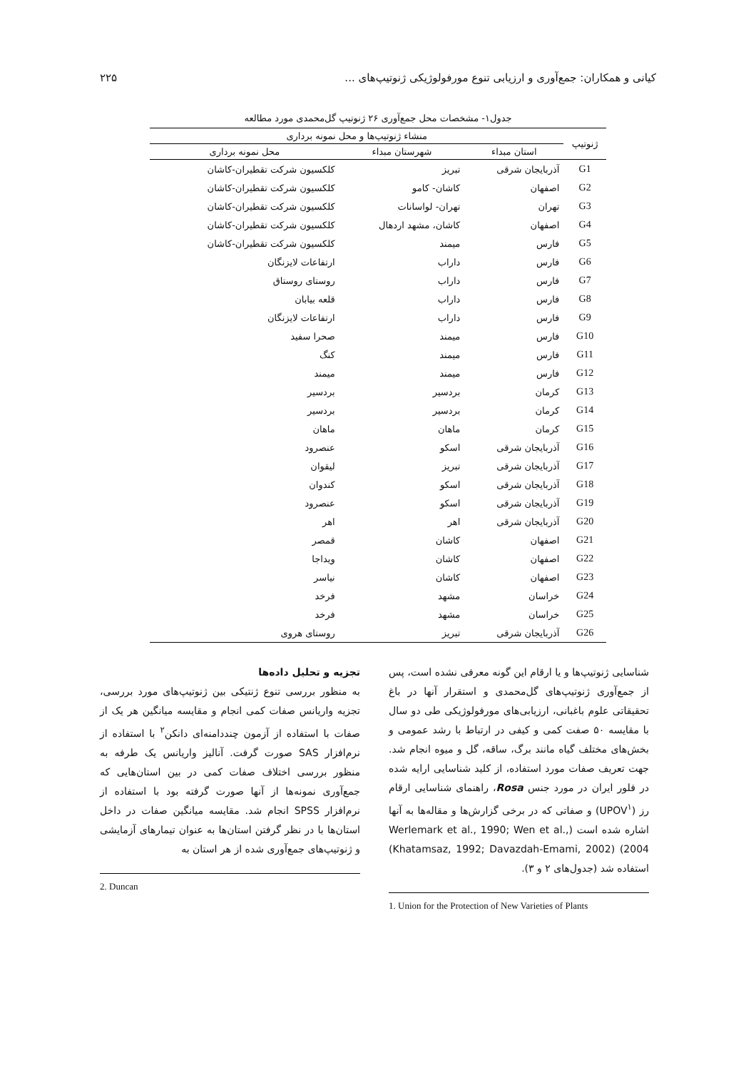کیانی و همکاران: جمع‌آوری و ارزیابی تنوع مورفولوژیکی ژنوتیپ‌های ... ۲۲۵
جدول۱- مشخصات محل جمع‌آوری ۲۶ ژنوتیپ گل‌محمدی مورد مطالعه
| ژنوتیپ | منشاء ژنوتیپ‌ها و محل نمونه برداری | | |
| --- | --- | --- | --- |
| | استان مبداء | شهرستان مبداء | محل نمونه برداری |
| G1 | آذربایجان شرقی | تبریز | کلکسیون شرکت تقطیران-کاشان |
| G2 | اصفهان | کاشان- کامو | کلکسیون شرکت تقطیران-کاشان |
| G3 | تهران | تهران- لواسانات | کلکسیون شرکت تقطیران-کاشان |
| G4 | اصفهان | کاشان، مشهد اردهال | کلکسیون شرکت تقطیران-کاشان |
| G5 | فارس | میمند | کلکسیون شرکت تقطیران-کاشان |
| G6 | فارس | داراب | ارتفاعات لایزنگان |
| G7 | فارس | داراب | روستای روستاق |
| G8 | فارس | داراب | قلعه بیابان |
| G9 | فارس | داراب | ارتفاعات لایزنگان |
| G10 | فارس | میمند | صحرا سفید |
| G11 | فارس | میمند | کنگ |
| G12 | فارس | میمند | میمند |
| G13 | کرمان | بردسیر | بردسیر |
| G14 | کرمان | بردسیر | بردسیر |
| G15 | کرمان | ماهان | ماهان |
| G16 | آذربایجان شرقی | اسکو | عنصرود |
| G17 | آذربایجان شرقی | تبریز | لیقوان |
| G18 | آذربایجان شرقی | اسکو | کندوان |
| G19 | آذربایجان شرقی | اسکو | عنصرود |
| G20 | آذربایجان شرقی | اهر | اهر |
| G21 | اصفهان | کاشان | قمصر |
| G22 | اصفهان | کاشان | ویداجا |
| G23 | اصفهان | کاشان | نیاسر |
| G24 | خراسان | مشهد | فرخد |
| G25 | خراسان | مشهد | فرخد |
| G26 | آذربایجان شرقی | تبریز | روستای هروی |
شناسایی ژنوتیپ‌ها و یا ارقام این گونه معرفی نشده است، پس از جمع‌آوری ژنوتیپ‌های گل‌محمدی و استقرار آنها در باغ تحقیقاتی علوم باغبانی، ارزیابی‌های مورفولوژیکی طی دو سال با مقایسه ۵۰ صفت کمی و کیفی در ارتباط با رشد عمومی و بخش‌های مختلف گیاه مانند برگ، ساقه، گل و میوه انجام شد. جهت تعریف صفات مورد استفاده، از کلید شناسایی ارایه شده در فلور ایران در مورد جنس Rosa، راهنمای شناسایی ارقام رز (UPOV<sup>۱</sup>) و صفاتی که در برخی گزارش‌ها و مقاله‌ها به آنها اشاره شده است (Werlemark et al., 1990; Wen et al., 2004) (Khatamsaz, 1992; Davazdah-Emami, 2002) استفاده شد (جدول‌های ۲ و ۳).
1. Union for the Protection of New Varieties of Plants
تجزیه و تحلیل داده‌ها
به منظور بررسی تنوع ژنتیکی بین ژنوتیپ‌های مورد بررسی، تجزیه واریانس صفات کمی انجام و مقایسه میانگین هر یک از صفات با استفاده از آزمون چنددامنه‌ای دانکن<sup>۲</sup> با استفاده از نرم‌افزار SAS صورت گرفت. آنالیز واریانس یک طرفه به منظور بررسی اختلاف صفات کمی در بین استان‌هایی که جمع‌آوری نمونه‌ها از آنها صورت گرفته بود با استفاده از نرم‌افزار SPSS انجام شد. مقایسه میانگین صفات در داخل استان‌ها با در نظر گرفتن استان‌ها به عنوان تیمارهای آزمایشی و ژنوتیپ‌های جمع‌آوری شده از هر استان به
2. Duncan